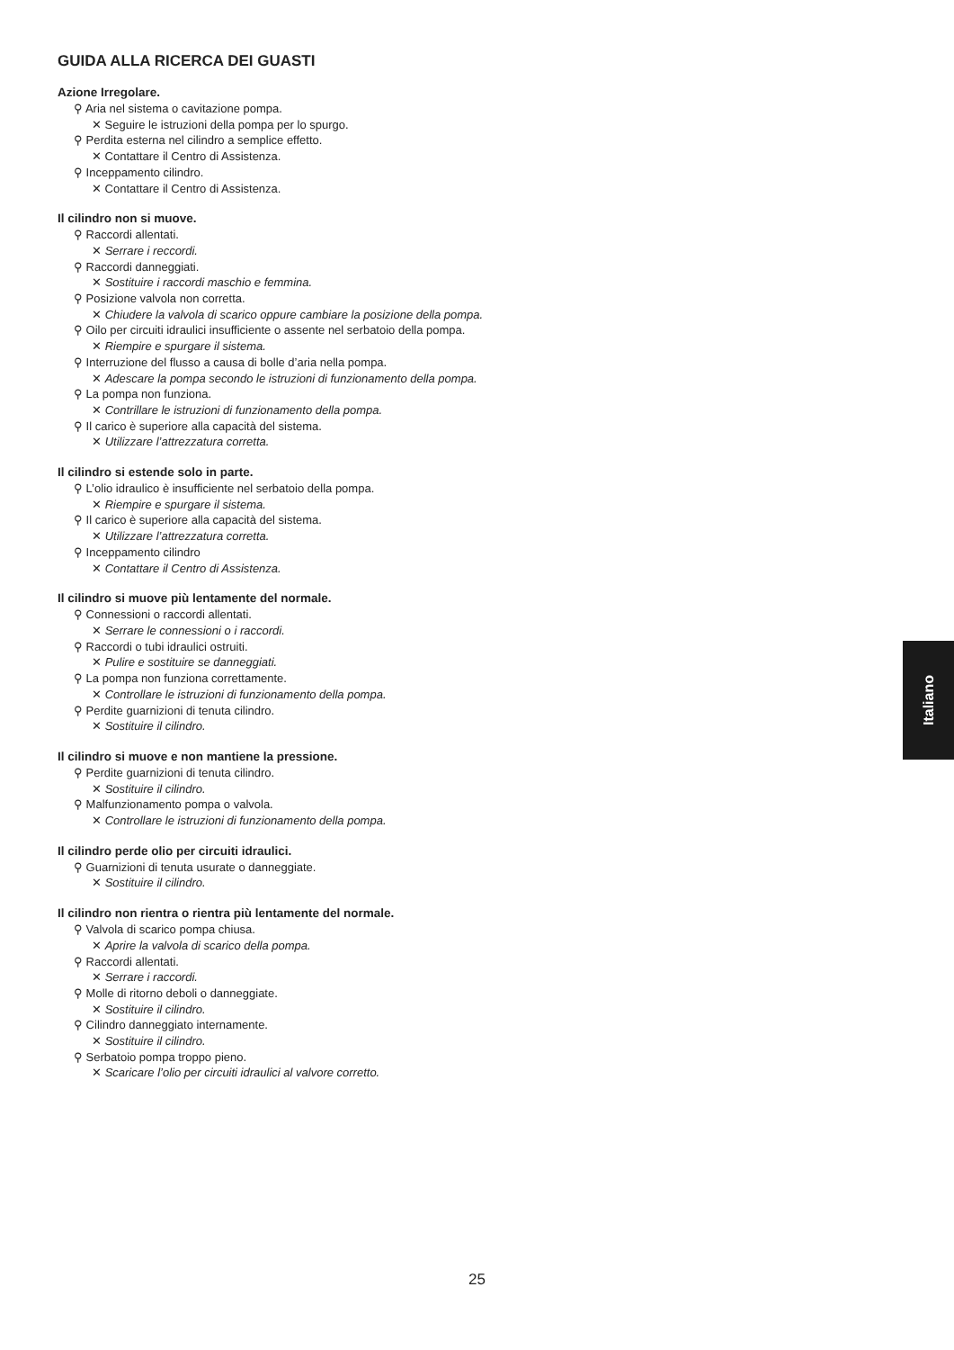GUIDA ALLA RICERCA DEI GUASTI
Azione Irregolare.
⚲ Aria nel sistema o cavitazione pompa.
✕ Seguire le istruzioni della pompa per lo spurgo.
⚲ Perdita esterna nel cilindro a semplice effetto.
✕ Contattare il Centro di Assistenza.
⚲ Inceppamento cilindro.
✕ Contattare il Centro di Assistenza.
Il cilindro non si muove.
⚲ Raccordi allentati.
✕ Serrare i reccordi.
⚲ Raccordi danneggiati.
✕ Sostituire i raccordi maschio e femmina.
⚲ Posizione valvola non corretta.
✕ Chiudere la valvola di scarico oppure cambiare la posizione della pompa.
⚲ Oilo per circuiti idraulici insufficiente o assente nel serbatoio della pompa.
✕ Riempire e spurgare il sistema.
⚲ Interruzione del flusso a causa di bolle d’aria nella pompa.
✕ Adescare la pompa secondo le istruzioni di funzionamento della pompa.
⚲ La pompa non funziona.
✕ Contrillare le istruzioni di funzionamento della pompa.
⚲ Il carico è superiore alla capacità del sistema.
✕ Utilizzare l’attrezzatura corretta.
Il cilindro si estende solo in parte.
⚲ L’olio idraulico è insufficiente nel serbatoio della pompa.
✕ Riempire e spurgare il sistema.
⚲ Il carico è superiore alla capacità del sistema.
✕ Utilizzare l’attrezzatura corretta.
⚲ Inceppamento cilindro
✕ Contattare il Centro di Assistenza.
Il cilindro si muove più lentamente del normale.
⚲ Connessioni o raccordi allentati.
✕ Serrare le connessioni o i raccordi.
⚲ Raccordi o tubi idraulici ostruiti.
✕ Pulire e sostituire se danneggiati.
⚲ La pompa non funziona correttamente.
✕ Controllare le istruzioni di funzionamento della pompa.
⚲ Perdite guarnizioni di tenuta cilindro.
✕ Sostituire il cilindro.
Il cilindro si muove e non mantiene la pressione.
⚲ Perdite guarnizioni di tenuta cilindro.
✕ Sostituire il cilindro.
⚲ Malfunzionamento pompa o valvola.
✕ Controllare le istruzioni di funzionamento della pompa.
Il cilindro perde olio per circuiti idraulici.
⚲ Guarnizioni di tenuta usurate o danneggiate.
✕ Sostituire il cilindro.
Il cilindro non rientra o rientra più lentamente del normale.
⚲ Valvola di scarico pompa chiusa.
✕ Aprire la valvola di scarico della pompa.
⚲ Raccordi allentati.
✕ Serrare i raccordi.
⚲ Molle di ritorno deboli o danneggiate.
✕ Sostituire il cilindro.
⚲ Cilindro danneggiato internamente.
✕ Sostituire il cilindro.
⚲ Serbatoio pompa troppo pieno.
✕ Scaricare l’olio per circuiti idraulici al valvore corretto.
Italiano
25